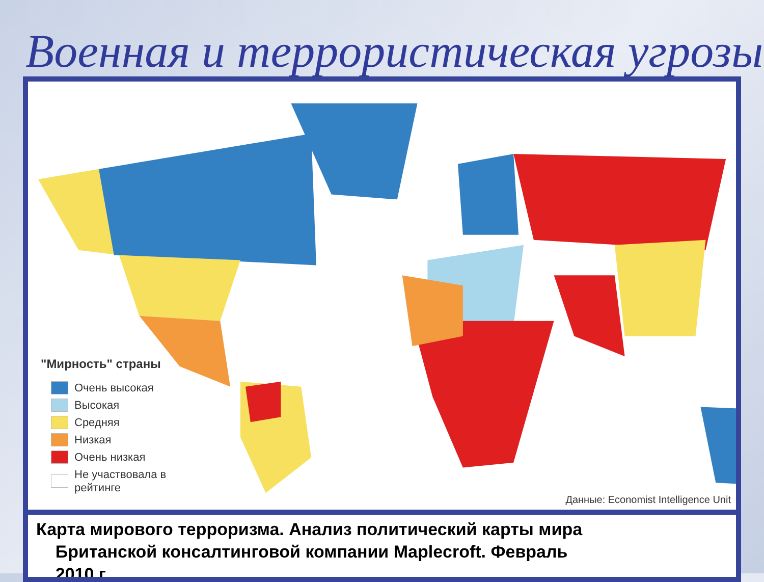Военная и террористическая угрозы
"Мирность" страны
Очень высокая
Высокая
Средняя
Низкая
Очень низкая
Не участвовала в
рейтинге
Данные: Economist Intelligence Unit
Карта мирового терроризма. Анализ политический карты мира
Британской консалтинговой компании Maplecroft. Февраль
2010 г.